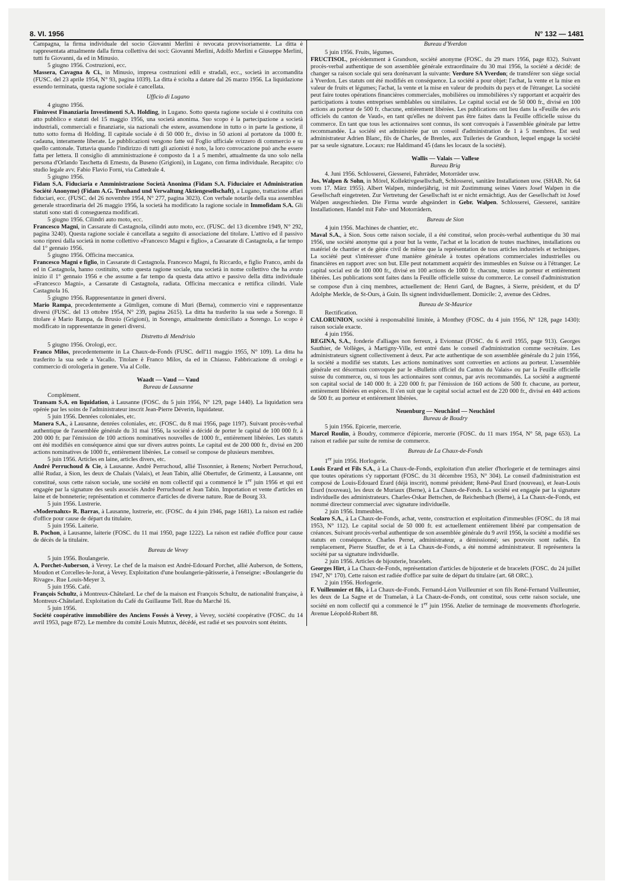8. VI. 1956 N° 132 — 1481
Campagna, la firma individuale del socio Giovanni Merlini è revocata provvisoriamente. La ditta è rappresentata attualmente dalla firma collettiva dei soci: Giovanni Merlini, Adolfo Merlini e Giuseppe Merlini, tutti fu Giovanni, da ed in Minusio.
5 giugno 1956. Costruzioni, ecc.
Massera, Cavagna & Ci., in Minusio, impresa costruzioni edili e stradali, ecc., società in accomandita (FUSC. del 23 aprile 1954, N° 93, pagina 1039). La ditta è sciolta a datare dal 26 marzo 1956. La liquidazione essendo terminata, questa ragione sociale è cancellata.
Ufficio di Lugano
4 giugno 1956.
Fininvest Finanziaria Investimenti S.A. Holding, in Lugano. Sotto questa ragione sociale si è costituita con atto pubblico e statuti del 15 maggio 1956, una società anonima. Suo scopo è la partecipazione a società industriali, commerciali e finanziarie, sia nazionali che estere, assumendone in tutto o in parte la gestione, il tutto sotto forma di Holding. Il capitale sociale è di 50 000 fr., diviso in 50 azioni al portatore da 1000 fr. cadauna, interamente liberate. Le pubblicazioni vengono fatte sul Foglio ufficiale svizzero di commercio e su quello cantonale. Tuttavia quando l'indirizzo di tutti gli azionisti è noto, la loro convocazione può anche essere fatta per lettera. Il consiglio di amministrazione è composto da 1 a 5 membri, attualmente da uno solo nella persona d'Orlando Taschetta di Ernesto, da Buseno (Grigioni), in Lugano, con firma individuale. Recapito: c/o studio legale avv. Fabio Flavio Forni, via Cattedrale 4.
5 giugno 1956.
Fidam S.A. Fiduciaria e Amministrazione Società Anonima (Fidam S.A. Fiduciaire et Administration Société Anonyme) (Fidam A.G. Treuhand und Verwaltung Aktiengesellschaft), a Lugano, trattazione affari fiduciari, ecc. (FUSC. del 26 novembre 1954, N° 277, pagina 3023). Con verbale notarile della sua assemblea generale straordinaria del 26 maggio 1956, la società ha modificato la ragione sociale in Immofidam S.A. Gli statuti sono stati di conseguenza modificati.
5 giugno 1956. Cilindri auto moto, ecc.
Francesco Magni, in Cassarate di Castagnola, cilindri auto moto, ecc. (FUSC. del 13 dicembre 1949, N° 292, pagina 3240). Questa ragione sociale è cancellata a seguito di associazione del titolare. L'attivo ed il passivo sono ripresi dalla società in nome collettivo «Francesco Magni e figlio», a Cassarate di Castagnola, a far tempo dal 1° gennaio 1956.
5 giugno 1956. Officina meccanica.
Francesco Magni e figlio, in Cassarate di Castagnola. Francesco Magni, fu Riccardo, e figlio Franco, ambi da ed in Castagnola, hanno costituito, sotto questa ragione sociale, una società in nome collettivo che ha avuto inizio il 1° gennaio 1956 e che assume a far tempo da questa data attivo e passivo della ditta individuale «Francesco Magni», a Cassarate di Castagnola, radiata. Officina meccanica e rettifica cilindri. Viale Castagnola 16.
5 giugno 1956. Rappresentanze in generi diversi.
Mario Rampa, precedentemente a Gümligen, comune di Muri (Berna), commercio vini e rappresentanze diversi (FUSC. del 13 ottobre 1954, N° 239, pagina 2615). La ditta ha trasferito la sua sede a Sorengo. Il titolare è Mario Rampa, da Brusio (Grigioni), in Sorengo, attualmente domiciliato a Sorengo. Lo scopo è modificato in rappresentanze in generi diversi.
Distretto di Mendrisio
5 giugno 1956. Orologi, ecc.
Franco Milos, precedentemente in La Chaux-de-Fonds (FUSC. dell'11 maggio 1955, N° 109). La ditta ha trasferito la sua sede a Vacallo. Titolare è Franco Milos, da ed in Chiasso. Fabbricazione di orologi e commercio di orologeria in genere. Via al Colle.
Waadt — Vaud — Vaud
Bureau de Lausanne
Complément.
Transam S.A. en liquidation, à Lausanne (FOSC. du 5 juin 1956, N° 129, page 1440). La liquidation sera opérée par les soins de l'administrateur inscrit Jean-Pierre Déverin, liquidateur.
5 juin 1956. Denrées coloniales, etc.
Manera S.A., à Lausanne, denrées coloniales, etc. (FOSC. du 8 mai 1956, page 1197). Suivant procès-verbal authentique de l'assemblée générale du 31 mai 1956, la société a décidé de porter le capital de 100 000 fr. à 200 000 fr. par l'émission de 100 actions nominatives nouvelles de 1000 fr., entièrement libérées. Les statuts ont été modifiés en conséquence ainsi que sur divers autres points. Le capital est de 200 000 fr., divisé en 200 actions nominatives de 1000 fr., entièrement libérées. Le conseil se compose de plusieurs membres.
5 juin 1956. Articles en laine, articles divers, etc.
André Perruchoud & Cie, à Lausanne. André Perruchoud, allié Tissonnier, à Renens; Norbert Perruchoud, allié Rudaz, à Sion, les deux de Chalais (Valais), et Jean Tabin, allié Obertufer, de Grimentz, à Lausanne, ont constitué, sous cette raison sociale, une société en nom collectif qui a commencé le 1<sup>er</sup> juin 1956 et qui est engagée par la signature des seuls associés André Perruchoud et Jean Tabin. Importation et vente d'articles en laine et de bonneterie; représentation et commerce d'articles de diverse nature. Rue de Bourg 33.
5 juin 1956. Lustrerie.
«Modernalux» R. Barras, à Lausanne, lustrerie, etc. (FOSC. du 4 juin 1946, page 1681). La raison est radiée d'office pour cause de départ du titulaire.
5 juin 1956. Laiterie.
B. Pochon, à Lausanne, laiterie (FOSC. du 11 mai 1950, page 1222). La raison est radiée d'office pour cause de décès de la titulaire.
Bureau de Vevey
5 juin 1956. Boulangerie.
A. Porchet-Auberson, à Vevey. Le chef de la maison est André-Edouard Porchet, allié Auberson, de Sottens, Moudon et Corcelles-le-Jorat, à Vevey. Exploitation d'une boulangerie-pâtisserie, à l'enseigne: «Boulangerie du Rivage». Rue Louis-Meyer 3.
5 juin 1956. Café.
François Schultz, à Montreux-Châtelard. Le chef de la maison est François Schultz, de nationalité française, à Montreux-Châtelard. Exploitation du Café du Guillaume Tell. Rue du Marché 16.
5 juin 1956.
Société coopérative immobilière des Anciens Fossés à Vevey, à Vevey, société coopérative (FOSC. du 14 avril 1953, page 872). Le membre du comité Louis Mutrux, décédé, est radié et ses pouvoirs sont éteints.
Bureau d'Yverdon
5 juin 1956. Fruits, légumes.
FRUCTISOL, précédemment à Grandson, société anonyme (FOSC. du 29 mars 1956, page 832). Suivant procès-verbal authentique de son assemblée générale extraordinaire du 30 mai 1956, la société a décidé: de changer sa raison sociale qui sera dorénavant la suivante: Verdure SA Yverdon; de transférer son siège social à Yverdon. Les statuts ont été modifiés en conséquence. La société a pour objet: l'achat, la vente et la mise en valeur de fruits et légumes; l'achat, la vente et la mise en valeur de produits du pays et de l'étranger. La société peut faire toutes opérations financières commerciales, mobilières ou immobilières s'y rapportant et acquérir des participations à toutes entreprises semblables ou similaires. Le capital social est de 50 000 fr., divisé en 100 actions au porteur de 500 fr. chacune, entièrement libérées. Les publications ont lieu dans la «Feuille des avis officiels du canton de Vaud», en tant qu'elles ne doivent pas être faites dans la Feuille officielle suisse du commerce. En tant que tous les actionnaires sont connus, ils sont convoqués à l'assemblée générale par lettre recommandée. La société est administrée par un conseil d'administration de 1 à 5 membres. Est seul administrateur Adrien Blanc, fils de Charles, de Brenles, aux Tuileries de Grandson, lequel engage la société par sa seule signature. Locaux: rue Haldimand 45 (dans les locaux de la société).
Wallis — Valais — Vallese
Bureau Brig
4. Juni 1956. Schlosserei, Giesserei, Fahrräder, Motorräder usw.
Jos. Walpen & Sohn, in Mörel, Kollektivgesellschaft, Schlosserei, sanitäre Installationen usw. (SHAB. Nr. 64 vom 17. März 1955). Albert Walpen, minderjährig, ist mit Zustimmung seines Vaters Josef Walpen in die Gesellschaft eingetreten. Zur Vertretung der Gesellschaft ist er nicht ermächtigt. Aus der Gesellschaft ist Josef Walpen ausgeschieden. Die Firma wurde abgeändert in Gebr. Walpen. Schlosserei, Giesserei, sanitäre Installationen. Handel mit Fahr- und Motorrädern.
Bureau de Sion
4 juin 1956. Machines de chantier, etc.
Maval S.A., à Sion. Sous cette raison sociale, il a été constitué, selon procès-verbal authentique du 30 mai 1956, une société anonyme qui a pour but la vente, l'achat et la location de toutes machines, installations ou matériel de chantier et de génie civil de même que la représentation de tous articles industriels et techniques. La société peut s'intéresser d'une manière générale à toutes opérations commerciales industrielles ou financières en rapport avec son but. Elle peut notamment acquérir des immeubles en Suisse ou à l'étranger. Le capital social est de 100 000 fr., divisé en 100 actions de 1000 fr. chacune, toutes au porteur et entièrement libérées. Les publications sont faites dans la Feuille officielle suisse du commerce. Le conseil d'administration se compose d'un à cinq membres, actuellement de: Henri Gard, de Bagnes, à Sierre, président, et du D<sup>r</sup> Adolphe Merkle, de St-Ours, à Guin. Ils signent individuellement. Domicile: 2, avenue des Cèdres.
Bureau de St-Maurice
Rectification.
CALORUNION, société à responsabilité limitée, à Monthey (FOSC. du 4 juin 1956, N° 128, page 1430): raison sociale exacte.
4 juin 1956.
REGINA, S.A., fonderie d'alliages non ferreux, à Evionnaz (FOSC. du 6 avril 1955, page 913). Georges Sauthier, de Vollèges, à Martigny-Ville, est entré dans le conseil d'administration comme secrétaire. Les administrateurs signent collectivement à deux. Par acte authentique de son assemblée générale du 2 juin 1956, la société a modifié ses statuts. Les actions nominatives sont converties en actions au porteur. L'assemblée générale est désormais convoquée par le «Bulletin officiel du Canton du Valais» ou par la Feuille officielle suisse du commerce, ou, si tous les actionnaires sont connus, par avis recommandés. La société a augmenté son capital social de 140 000 fr. à 220 000 fr. par l'émission de 160 actions de 500 fr. chacune, au porteur, entièrement libérées en espèces. Il s'en suit que le capital social actuel est de 220 000 fr., divisé en 440 actions de 500 fr. au porteur et entièrement libérées.
Neuenburg — Neuchâtel — Neuchâtel
Bureau de Boudry
5 juin 1956. Epicerie, mercerie.
Marcel Roulin, à Boudry, commerce d'épicerie, mercerie (FOSC. du 11 mars 1954, N° 58, page 653). La raison et radiée par suite de remise de commerce.
Bureau de La Chaux-de-Fonds
1<sup>er</sup> juin 1956. Horlogerie.
Louis Erard et Fils S.A., à La Chaux-de-Fonds, exploitation d'un atelier d'horlogerie et de terminages ainsi que toutes opérations s'y rapportant (FOSC. du 31 décembre 1953, N° 304). Le conseil d'administration est composé de Louis-Edouard Erard (déjà inscrit), nommé président; René-Paul Erard (nouveau), et Jean-Louis Erard (nouveau), les deux de Muriaux (Berne), à La Chaux-de-Fonds. La société est engagée par la signature individuelle des administrateurs. Charles-Oskar Bettschen, de Reichenbach (Berne), à La Chaux-de-Fonds, est nommé directeur commercial avec signature individuelle.
2 juin 1956. Immeubles.
Scolaro S.A., à La Chaux-de-Fonds, achat, vente, construction et exploitation d'immeubles (FOSC. du 18 mai 1953, N° 112). Le capital social de 50 000 fr. est actuellement entièrement libéré par compensation de créances. Suivant procès-verbal authentique de son assemblée générale du 9 avril 1956, la société a modifié ses statuts en conséquence. Charles Perret, administrateur, a démissionné; ses pouvoirs sont radiés. En remplacement, Pierre Stauffer, de et à La Chaux-de-Fonds, a été nommé administrateur. Il représentera la société par sa signature individuelle.
2 juin 1956. Articles de bijouterie, bracelets.
Georges Hirt, à La Chaux-de-Fonds, représentation d'articles de bijouterie et de bracelets (FOSC. du 24 juillet 1947, N° 170). Cette raison est radiée d'office par suite de départ du titulaire (art. 68 ORC.).
2 juin 1956. Horlogerie.
F. Vuilleumier et fils, à La Chaux-de-Fonds. Fernand-Léon Vuilleumier et son fils René-Fernand Vuilleumier, les deux de La Sagne et de Tramelan, à La Chaux-de-Fonds, ont constitué, sous cette raison sociale, une société en nom collectif qui a commencé le 1<sup>er</sup> juin 1956. Atelier de terminage de mouvements d'horlogerie. Avenue Léopold-Robert 88.